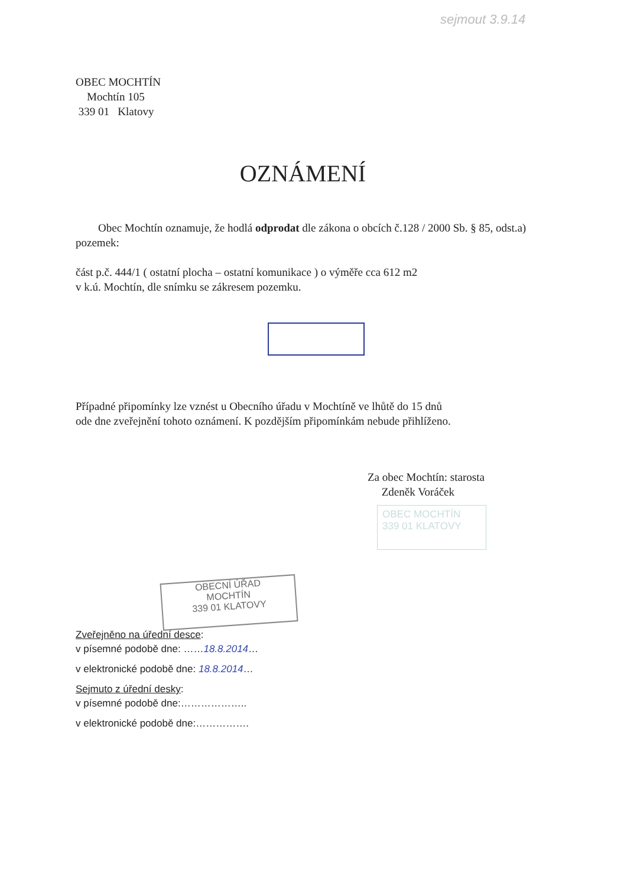sejmout 3.9.14
OBEC MOCHTÍN
Mochtín 105
339 01 Klatovy
OZNÁMENÍ
Obec Mochtín oznamuje, že hodlá odprodat dle zákona o obcích č.128 / 2000 Sb. § 85, odst.a) pozemek:
část p.č. 444/1 ( ostatní plocha – ostatní komunikace ) o výměře cca 612 m2
v k.ú. Mochtín, dle snímku se zákresem pozemku.
Případné připomínky lze vznést u Obecního úřadu v Mochtíně ve lhůtě do 15 dnů
ode dne zveřejnění tohoto oznámení. K pozdějším připomínkám nebude přihlíženo.
Za obec Mochtín: starosta
Zdeněk Voráček
OBEC MOCHTÍN
339 01 KLATOVY
OBECNÍ ÚŘAD
MOCHTÍN
339 01 KLATOVY
Zveřejněno na úřední desce:
v písemné podobě dne: ……18.8.2014…
v elektronické podobě dne: 18.8.2014…
Sejmuto z úřední desky:
v písemné podobě dne:………………..
v elektronické podobě dne:…………….